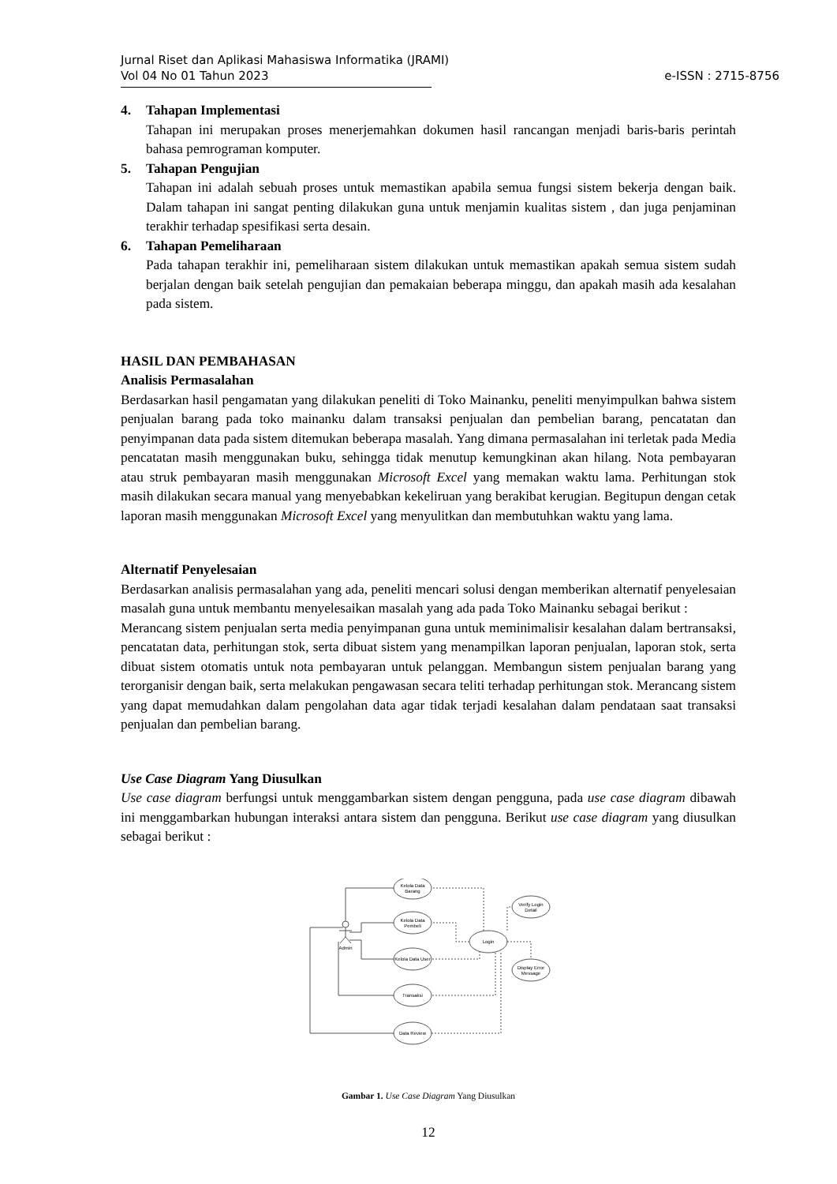Jurnal Riset dan Aplikasi Mahasiswa Informatika (JRAMI)
Vol 04 No 01 Tahun 2023
e-ISSN : 2715-8756
4. Tahapan Implementasi
Tahapan ini merupakan proses menerjemahkan dokumen hasil rancangan menjadi baris-baris perintah bahasa pemrograman komputer.
5. Tahapan Pengujian
Tahapan ini adalah sebuah proses untuk memastikan apabila semua fungsi sistem bekerja dengan baik. Dalam tahapan ini sangat penting dilakukan guna untuk menjamin kualitas sistem , dan juga penjaminan terakhir terhadap spesifikasi serta desain.
6. Tahapan Pemeliharaan
Pada tahapan terakhir ini, pemeliharaan sistem dilakukan untuk memastikan apakah semua sistem sudah berjalan dengan baik setelah pengujian dan pemakaian beberapa minggu, dan apakah masih ada kesalahan pada sistem.
HASIL DAN PEMBAHASAN
Analisis Permasalahan
Berdasarkan hasil pengamatan yang dilakukan peneliti di Toko Mainanku, peneliti menyimpulkan bahwa sistem penjualan barang pada toko mainanku dalam transaksi penjualan dan pembelian barang, pencatatan dan penyimpanan data pada sistem ditemukan beberapa masalah. Yang dimana permasalahan ini terletak pada Media pencatatan masih menggunakan buku, sehingga tidak menutup kemungkinan akan hilang. Nota pembayaran atau struk pembayaran masih menggunakan Microsoft Excel yang memakan waktu lama. Perhitungan stok masih dilakukan secara manual yang menyebabkan kekeliruan yang berakibat kerugian. Begitupun dengan cetak laporan masih menggunakan Microsoft Excel yang menyulitkan dan membutuhkan waktu yang lama.
Alternatif Penyelesaian
Berdasarkan analisis permasalahan yang ada, peneliti mencari solusi dengan memberikan alternatif penyelesaian masalah guna untuk membantu menyelesaikan masalah yang ada pada Toko Mainanku sebagai berikut :
Merancang sistem penjualan serta media penyimpanan guna untuk meminimalisir kesalahan dalam bertransaksi, pencatatan data, perhitungan stok, serta dibuat sistem yang menampilkan laporan penjualan, laporan stok, serta dibuat sistem otomatis untuk nota pembayaran untuk pelanggan. Membangun sistem penjualan barang yang terorganisir dengan baik, serta melakukan pengawasan secara teliti terhadap perhitungan stok. Merancang sistem yang dapat memudahkan dalam pengolahan data agar tidak terjadi kesalahan dalam pendataan saat transaksi penjualan dan pembelian barang.
Use Case Diagram Yang Diusulkan
Use case diagram berfungsi untuk menggambarkan sistem dengan pengguna, pada use case diagram dibawah ini menggambarkan hubungan interaksi antara sistem dan pengguna. Berikut use case diagram yang diusulkan sebagai berikut :
Kelola Data
Barang
Kelola Data
Pembeli
Kelola Data User
Transaksi
Data Review
Login
Verify Login
Detail
Display Error
Message
Admin
Gambar 1. Use Case Diagram Yang Diusulkan
12